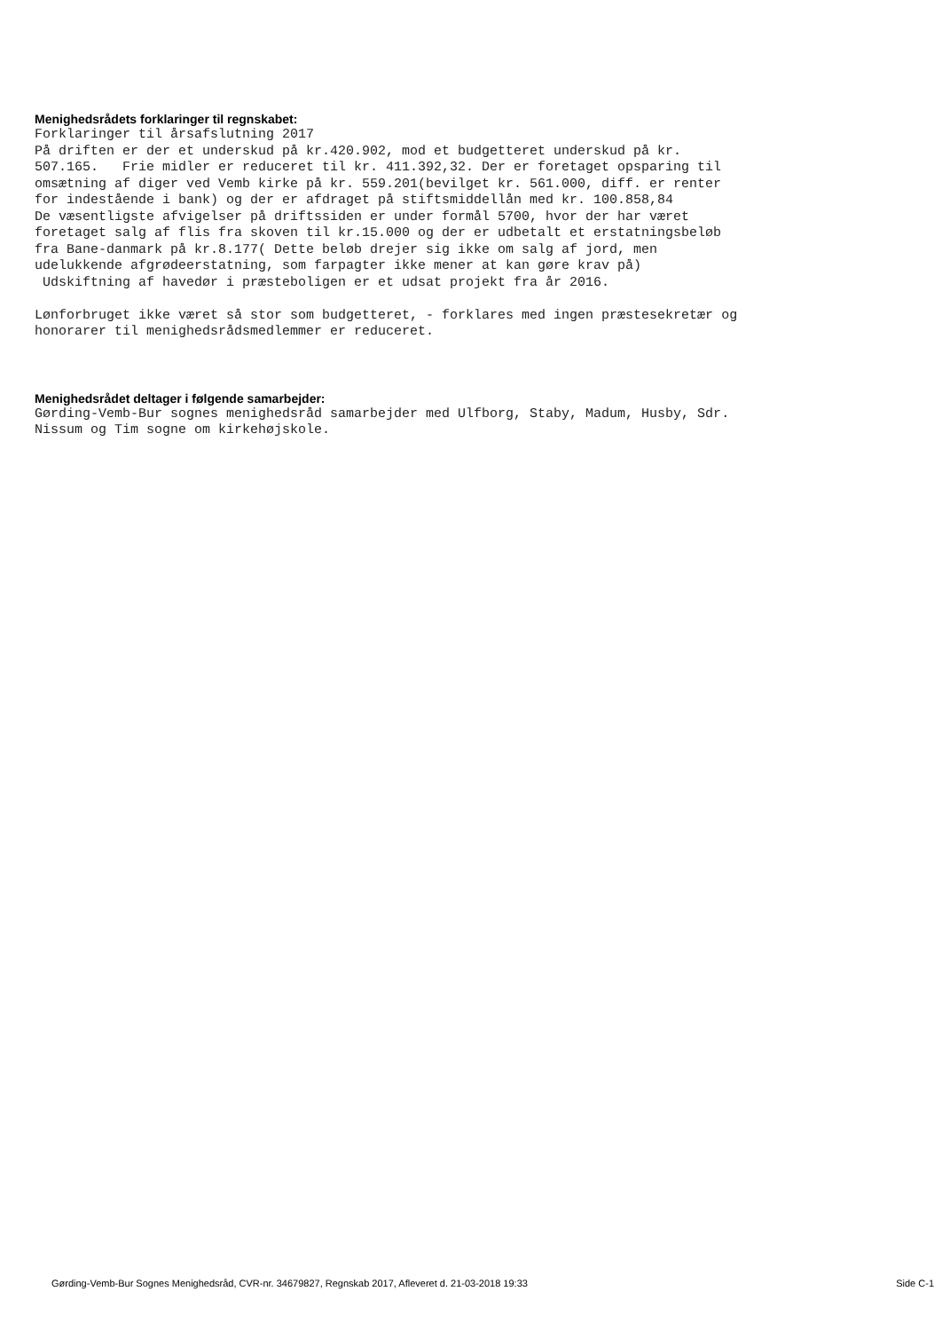Menighedsrådets forklaringer til regnskabet:
Forklaringer til årsafslutning 2017
På driften er der et underskud på kr.420.902, mod et budgetteret underskud på kr.
507.165.   Frie midler er reduceret til kr. 411.392,32. Der er foretaget opsparing til
omsætning af diger ved Vemb kirke på kr. 559.201(bevilget kr. 561.000, diff. er renter
for indestående i bank) og der er afdraget på stiftsmiddellån med kr. 100.858,84
De væsentligste afvigelser på driftssiden er under formål 5700, hvor der har været
foretaget salg af flis fra skoven til kr.15.000 og der er udbetalt et erstatningsbeløb
fra Bane-danmark på kr.8.177( Dette beløb drejer sig ikke om salg af jord, men
udelukkende afgrødeerstatning, som farpagter ikke mener at kan gøre krav på)
 Udskiftning af havedør i præsteboligen er et udsat projekt fra år 2016.

Lønforbruget ikke været så stor som budgetteret, - forklares med ingen præstesekretær og
honorarer til menighedsrådsmedlemmer er reduceret.
Menighedsrådet deltager i følgende samarbejder:
Gørding-Vemb-Bur sognes menighedsråd samarbejder med Ulfborg, Staby, Madum, Husby, Sdr.
Nissum og Tim sogne om kirkehøjskole.
Gørding-Vemb-Bur Sognes Menighedsråd, CVR-nr. 34679827, Regnskab 2017, Afleveret d. 21-03-2018 19:33 Side C-1